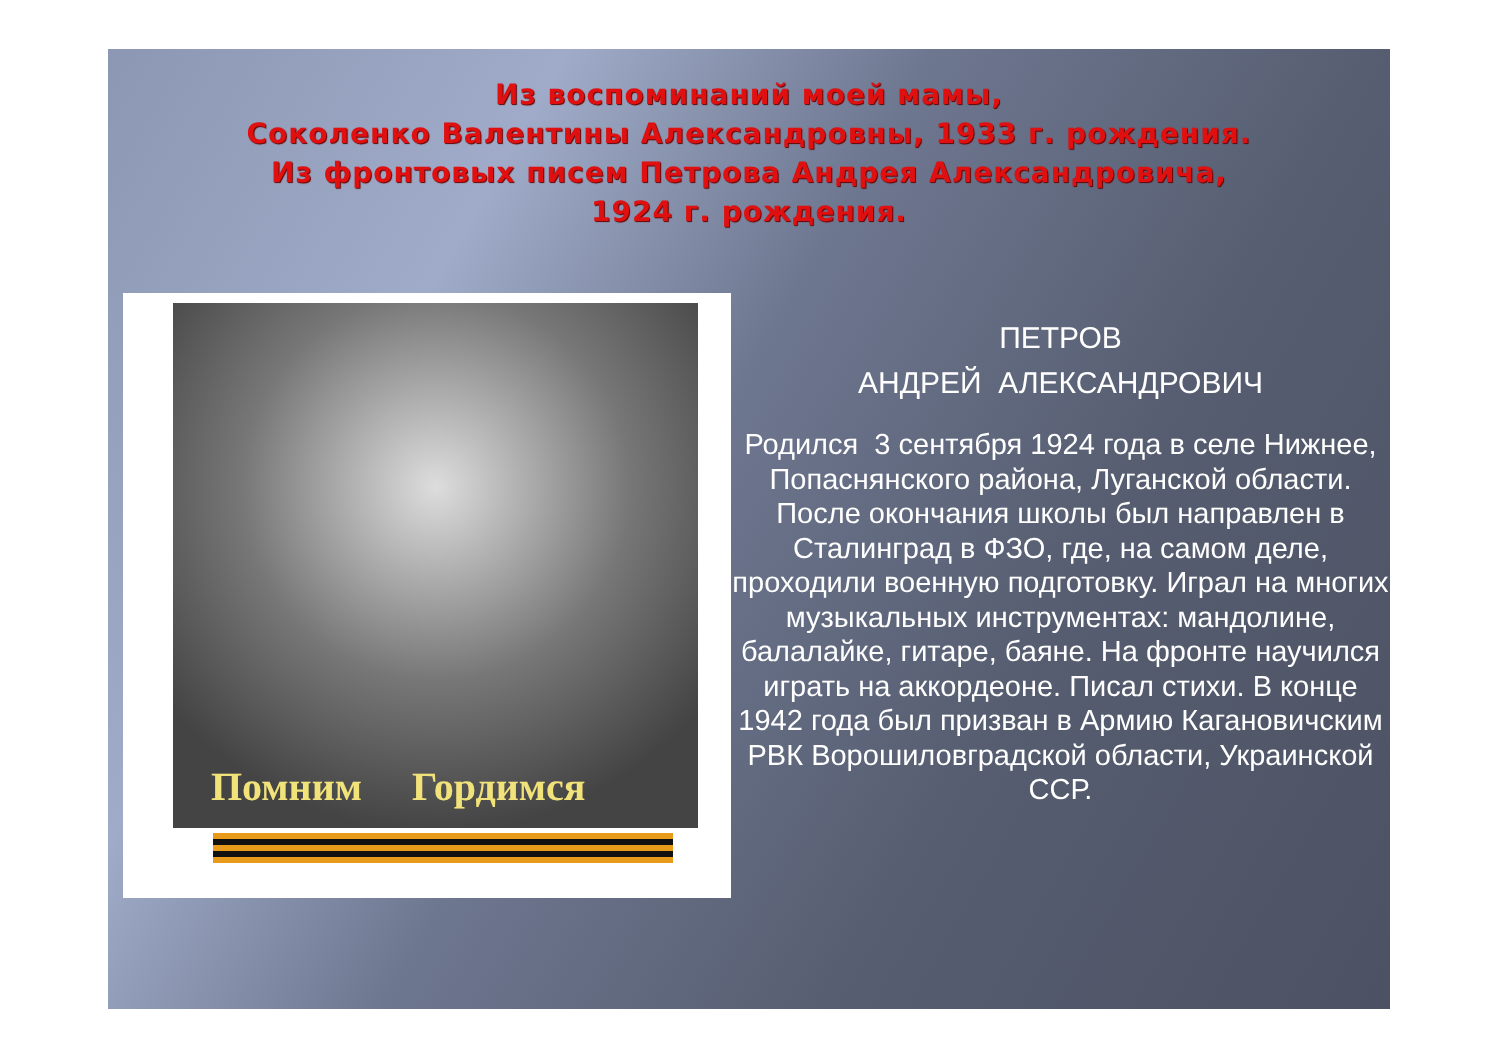Из воспоминаний моей мамы,
Соколенко Валентины Александровны, 1933 г. рождения.
Из фронтовых писем Петрова Андрея Александровича,
1924 г. рождения.
Помним Гордимся
ПЕТРОВ
АНДРЕЙ АЛЕКСАНДРОВИЧ
Родился 3 сентября 1924 года в селе Нижнее, Попаснянского района, Луганской области. После окончания школы был направлен в Сталинград в ФЗО, где, на самом деле, проходили военную подготовку. Играл на многих музыкальных инструментах: мандолине, балалайке, гитаре, баяне. На фронте научился играть на аккордеоне. Писал стихи. В конце 1942 года был призван в Армию Кагановичским РВК Ворошиловградской области, Украинской ССР.